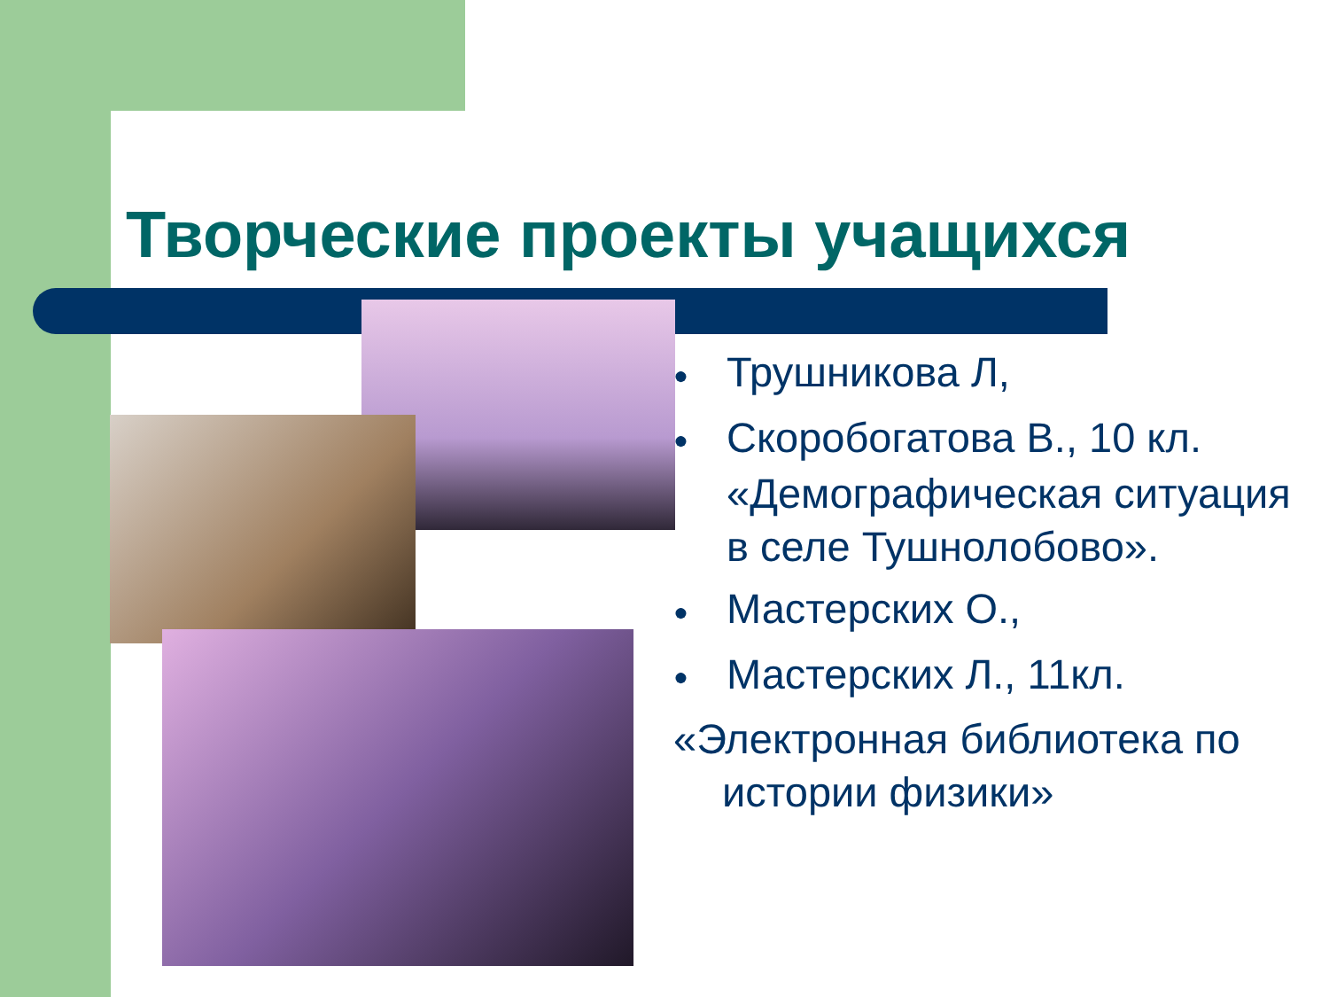Творческие проекты учащихся
● Трушникова Л,
● Скоробогатова В., 10 кл. «Демографическая ситуация в селе Тушнолобово».
● Мастерских О.,
● Мастерских Л., 11кл.
«Электронная библиотека по истории физики»